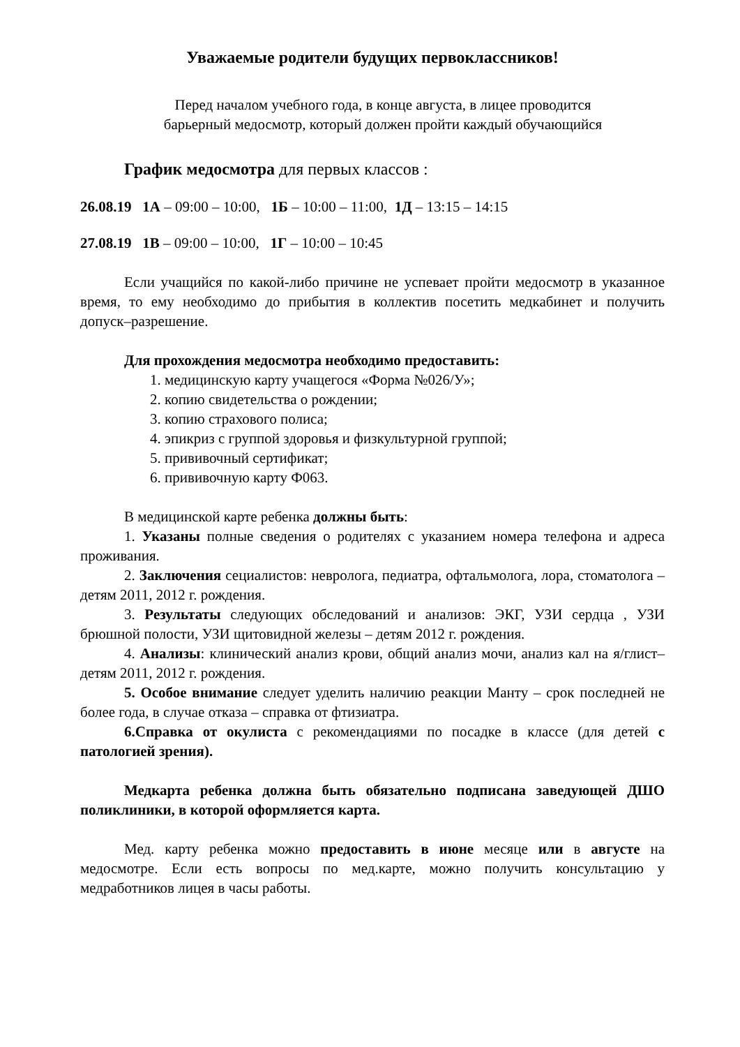Уважаемые родители будущих первоклассников!
Перед началом учебного года, в конце августа, в лицее проводится
барьерный медосмотр, который должен пройти каждый обучающийся
График медосмотра для первых классов :
26.08.19 1А – 09:00 – 10:00, 1Б – 10:00 – 11:00, 1Д – 13:15 – 14:15
27.08.19 1В – 09:00 – 10:00, 1Г – 10:00 – 10:45
Если учащийся по какой-либо причине не успевает пройти медосмотр в указанное время, то ему необходимо до прибытия в коллектив посетить медкабинет и получить допуск–разрешение.
Для прохождения медосмотра необходимо предоставить:
1. медицинскую карту учащегося «Форма №026/У»;
2. копию свидетельства о рождении;
3. копию страхового полиса;
4. эпикриз с группой здоровья и физкультурной группой;
5. прививочный сертификат;
6. прививочную карту Ф063.
В медицинской карте ребенка должны быть:
1. Указаны полные сведения о родителях с указанием номера телефона и адреса проживания.
2. Заключения сециалистов: невролога, педиатра, офтальмолога, лора, стоматолога – детям 2011, 2012 г. рождения.
3. Результаты следующих обследований и анализов: ЭКГ, УЗИ сердца , УЗИ брюшной полости, УЗИ щитовидной железы – детям 2012 г. рождения.
4. Анализы: клинический анализ крови, общий анализ мочи, анализ кал на я/глист– детям 2011, 2012 г. рождения.
5. Особое внимание следует уделить наличию реакции Манту – срок последней не более года, в случае отказа – справка от фтизиатра.
6.Справка от окулиста с рекомендациями по посадке в классе (для детей с патологией зрения).
Медкарта ребенка должна быть обязательно подписана заведующей ДШО поликлиники, в которой оформляется карта.
Мед. карту ребенка можно предоставить в июне месяце или в августе на медосмотре. Если есть вопросы по мед.карте, можно получить консультацию у медработников лицея в часы работы.